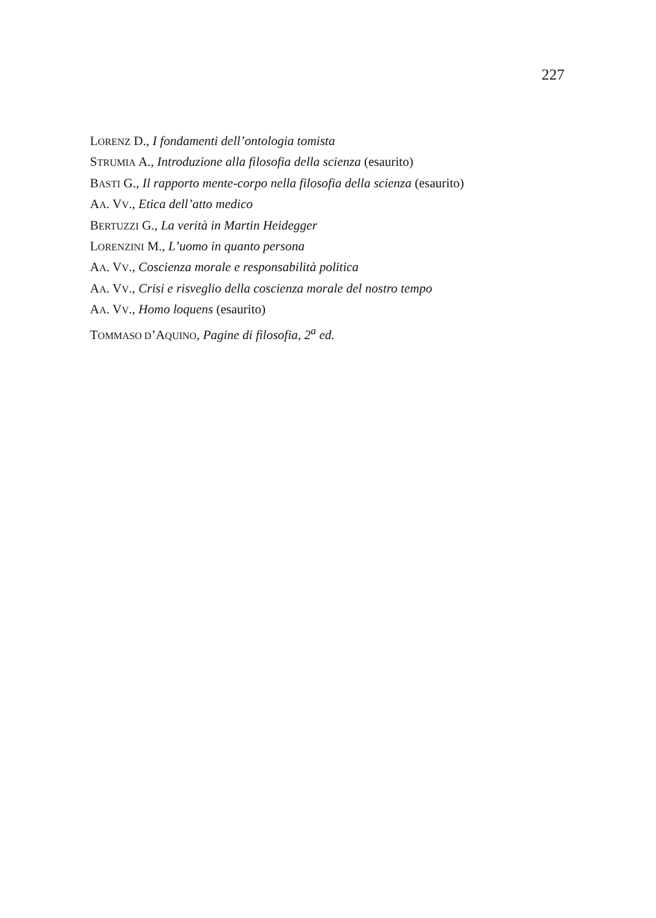227
LORENZ D., I fondamenti dell’ontologia tomista
STRUMIA A., Introduzione alla filosofia della scienza (esaurito)
BASTI G., Il rapporto mente-corpo nella filosofia della scienza (esaurito)
AA. VV., Etica dell’atto medico
BERTUZZI G., La verità in Martin Heidegger
LORENZINI M., L’uomo in quanto persona
AA. VV., Coscienza morale e responsabilità politica
AA. VV., Crisi e risveglio della coscienza morale del nostro tempo
AA. VV., Homo loquens (esaurito)
TOMMASO D’AQUINO, Pagine di filosofia, 2<sup>a</sup> ed.